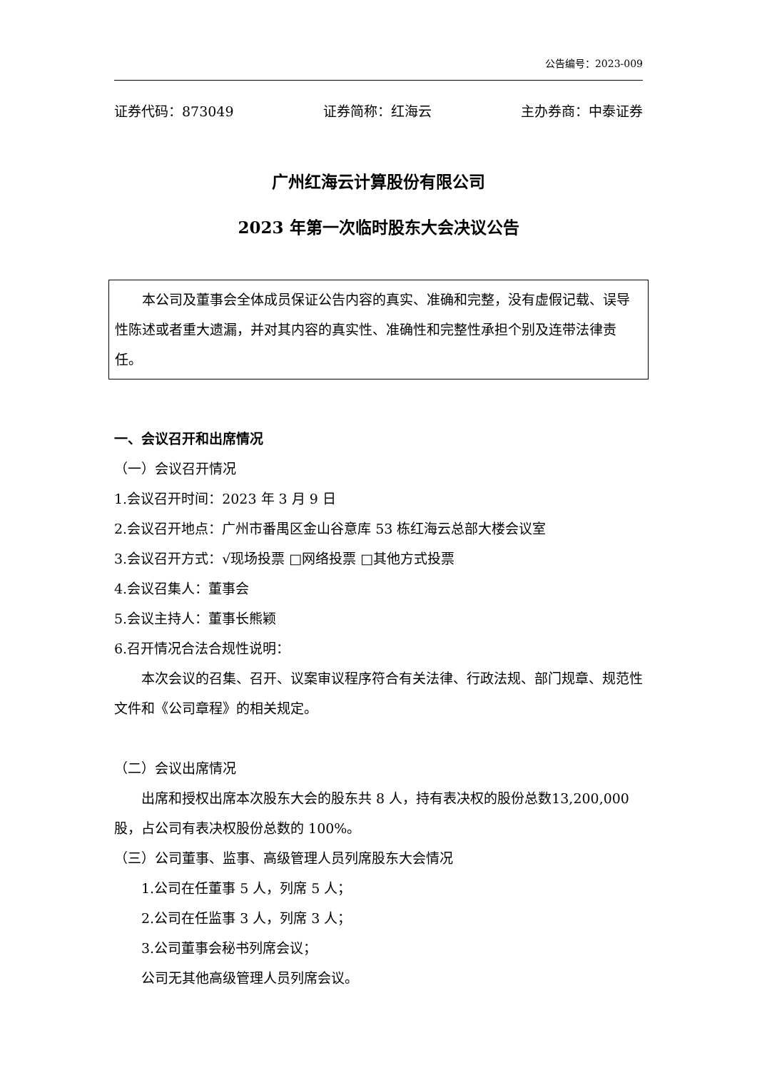公告编号：2023-009
证券代码：873049 证券简称：红海云 主办券商：中泰证券
广州红海云计算股份有限公司
2023 年第一次临时股东大会决议公告
本公司及董事会全体成员保证公告内容的真实、准确和完整，没有虚假记载、误导性陈述或者重大遗漏，并对其内容的真实性、准确性和完整性承担个别及连带法律责任。
一、会议召开和出席情况
（一）会议召开情况
1.会议召开时间：2023 年 3 月 9 日
2.会议召开地点：广州市番禺区金山谷意库 53 栋红海云总部大楼会议室
3.会议召开方式：√现场投票 □网络投票 □其他方式投票
4.会议召集人：董事会
5.会议主持人：董事长熊颖
6.召开情况合法合规性说明：
本次会议的召集、召开、议案审议程序符合有关法律、行政法规、部门规章、规范性文件和《公司章程》的相关规定。
（二）会议出席情况
出席和授权出席本次股东大会的股东共 8 人，持有表决权的股份总数13,200,000 股，占公司有表决权股份总数的 100%。
（三）公司董事、监事、高级管理人员列席股东大会情况
1.公司在任董事 5 人，列席 5 人；
2.公司在任监事 3 人，列席 3 人；
3.公司董事会秘书列席会议；
公司无其他高级管理人员列席会议。